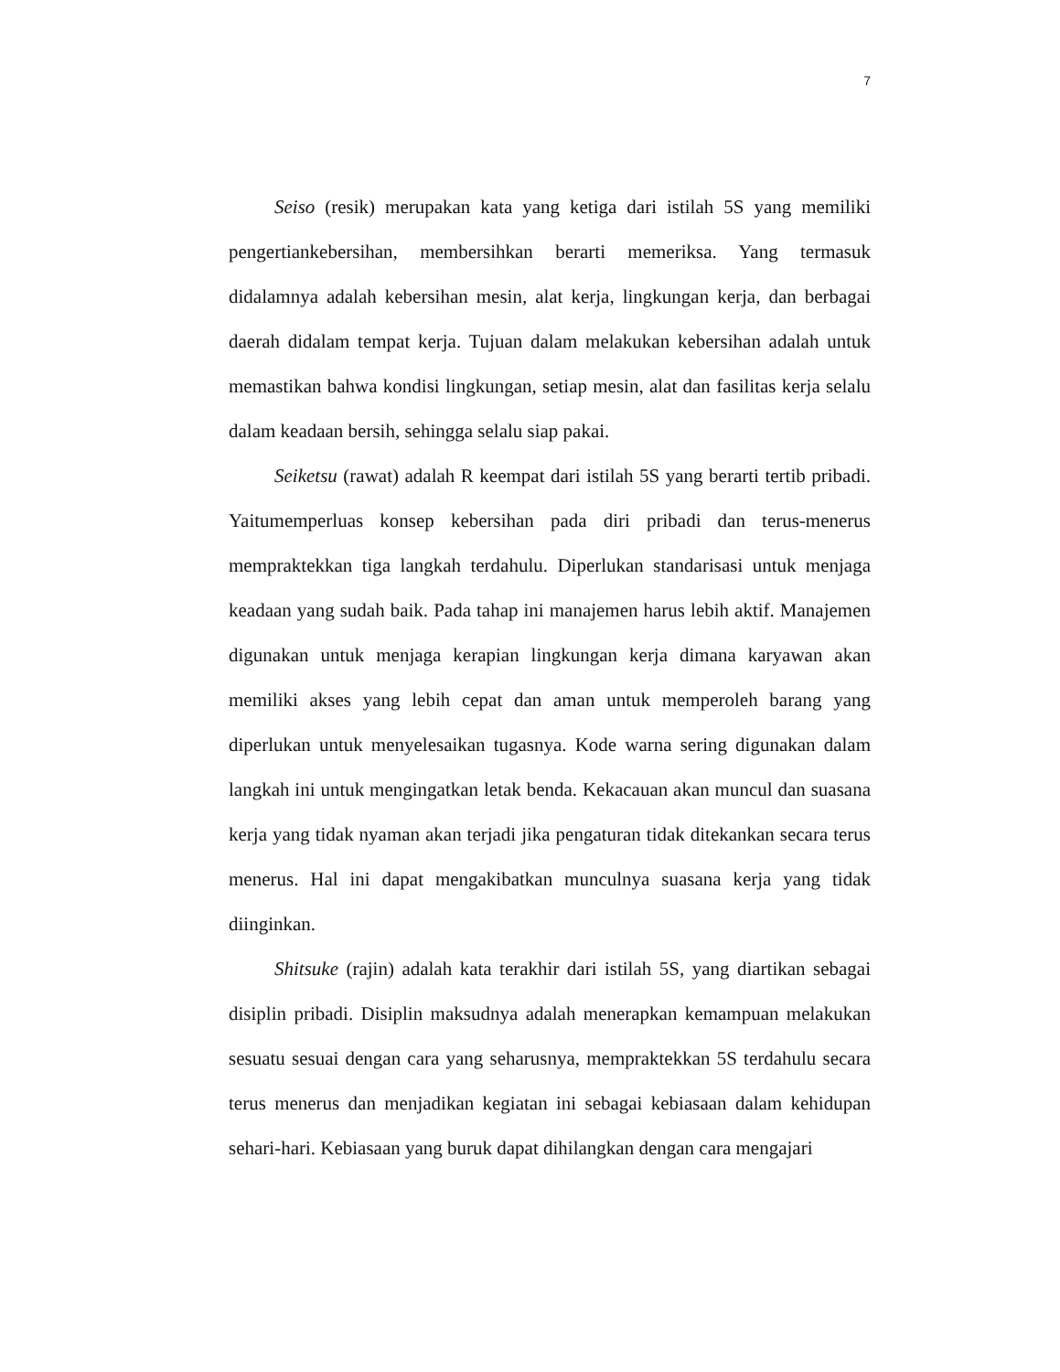7
Seiso (resik) merupakan kata yang ketiga dari istilah 5S yang memiliki pengertiankebersihan, membersihkan berarti memeriksa. Yang termasuk didalamnya adalah kebersihan mesin, alat kerja, lingkungan kerja, dan berbagai daerah didalam tempat kerja. Tujuan dalam melakukan kebersihan adalah untuk memastikan bahwa kondisi lingkungan, setiap mesin, alat dan fasilitas kerja selalu dalam keadaan bersih, sehingga selalu siap pakai.
Seiketsu (rawat) adalah R keempat dari istilah 5S yang berarti tertib pribadi. Yaitumemperluas konsep kebersihan pada diri pribadi dan terus-menerus mempraktekkan tiga langkah terdahulu. Diperlukan standarisasi untuk menjaga keadaan yang sudah baik. Pada tahap ini manajemen harus lebih aktif. Manajemen digunakan untuk menjaga kerapian lingkungan kerja dimana karyawan akan memiliki akses yang lebih cepat dan aman untuk memperoleh barang yang diperlukan untuk menyelesaikan tugasnya. Kode warna sering digunakan dalam langkah ini untuk mengingatkan letak benda. Kekacauan akan muncul dan suasana kerja yang tidak nyaman akan terjadi jika pengaturan tidak ditekankan secara terus menerus. Hal ini dapat mengakibatkan munculnya suasana kerja yang tidak diinginkan.
Shitsuke (rajin) adalah kata terakhir dari istilah 5S, yang diartikan sebagai disiplin pribadi. Disiplin maksudnya adalah menerapkan kemampuan melakukan sesuatu sesuai dengan cara yang seharusnya, mempraktekkan 5S terdahulu secara terus menerus dan menjadikan kegiatan ini sebagai kebiasaan dalam kehidupan sehari-hari. Kebiasaan yang buruk dapat dihilangkan dengan cara mengajari